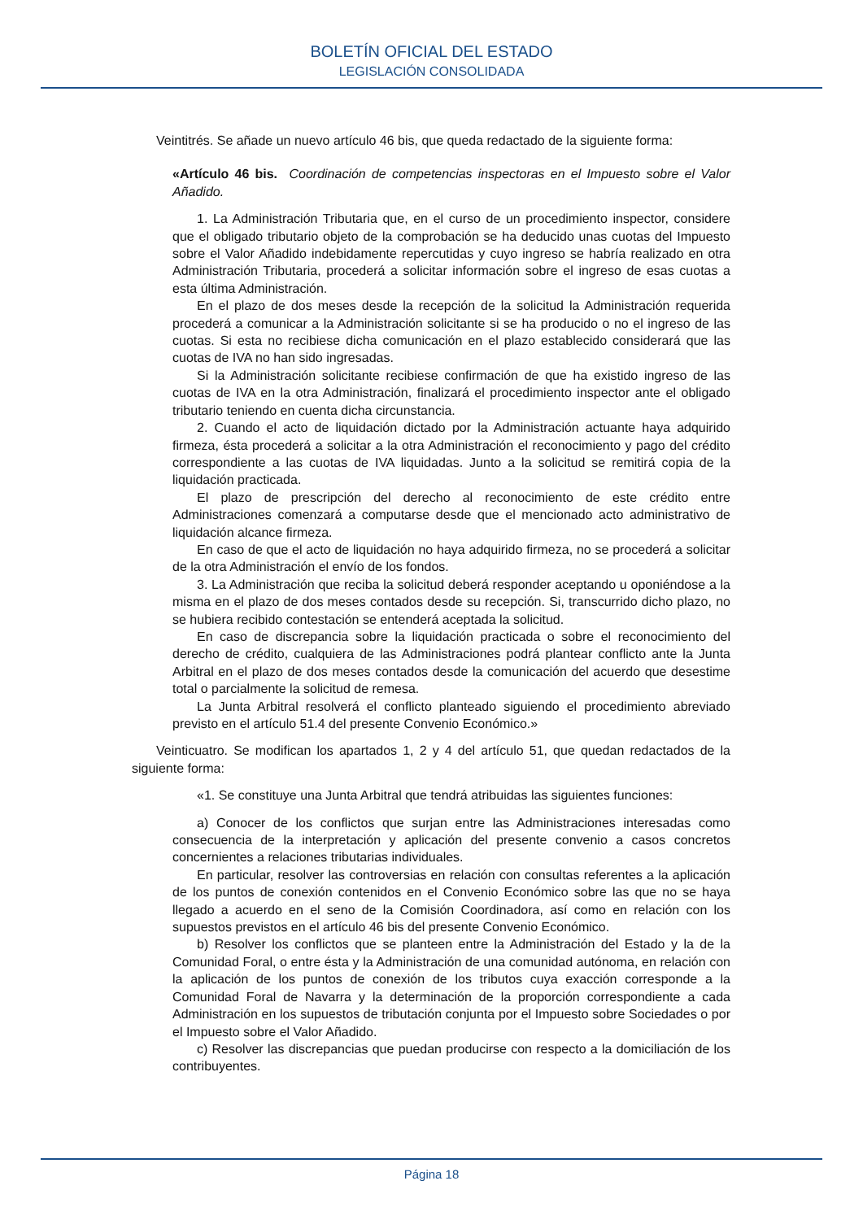BOLETÍN OFICIAL DEL ESTADO
LEGISLACIÓN CONSOLIDADA
Veintitrés. Se añade un nuevo artículo 46 bis, que queda redactado de la siguiente forma:
«Artículo 46 bis. Coordinación de competencias inspectoras en el Impuesto sobre el Valor Añadido.
1. La Administración Tributaria que, en el curso de un procedimiento inspector, considere que el obligado tributario objeto de la comprobación se ha deducido unas cuotas del Impuesto sobre el Valor Añadido indebidamente repercutidas y cuyo ingreso se habría realizado en otra Administración Tributaria, procederá a solicitar información sobre el ingreso de esas cuotas a esta última Administración.
En el plazo de dos meses desde la recepción de la solicitud la Administración requerida procederá a comunicar a la Administración solicitante si se ha producido o no el ingreso de las cuotas. Si esta no recibiese dicha comunicación en el plazo establecido considerará que las cuotas de IVA no han sido ingresadas.
Si la Administración solicitante recibiese confirmación de que ha existido ingreso de las cuotas de IVA en la otra Administración, finalizará el procedimiento inspector ante el obligado tributario teniendo en cuenta dicha circunstancia.
2. Cuando el acto de liquidación dictado por la Administración actuante haya adquirido firmeza, ésta procederá a solicitar a la otra Administración el reconocimiento y pago del crédito correspondiente a las cuotas de IVA liquidadas. Junto a la solicitud se remitirá copia de la liquidación practicada.
El plazo de prescripción del derecho al reconocimiento de este crédito entre Administraciones comenzará a computarse desde que el mencionado acto administrativo de liquidación alcance firmeza.
En caso de que el acto de liquidación no haya adquirido firmeza, no se procederá a solicitar de la otra Administración el envío de los fondos.
3. La Administración que reciba la solicitud deberá responder aceptando u oponiéndose a la misma en el plazo de dos meses contados desde su recepción. Si, transcurrido dicho plazo, no se hubiera recibido contestación se entenderá aceptada la solicitud.
En caso de discrepancia sobre la liquidación practicada o sobre el reconocimiento del derecho de crédito, cualquiera de las Administraciones podrá plantear conflicto ante la Junta Arbitral en el plazo de dos meses contados desde la comunicación del acuerdo que desestime total o parcialmente la solicitud de remesa.
La Junta Arbitral resolverá el conflicto planteado siguiendo el procedimiento abreviado previsto en el artículo 51.4 del presente Convenio Económico.»
Veinticuatro. Se modifican los apartados 1, 2 y 4 del artículo 51, que quedan redactados de la siguiente forma:
«1. Se constituye una Junta Arbitral que tendrá atribuidas las siguientes funciones:
a) Conocer de los conflictos que surjan entre las Administraciones interesadas como consecuencia de la interpretación y aplicación del presente convenio a casos concretos concernientes a relaciones tributarias individuales.
En particular, resolver las controversias en relación con consultas referentes a la aplicación de los puntos de conexión contenidos en el Convenio Económico sobre las que no se haya llegado a acuerdo en el seno de la Comisión Coordinadora, así como en relación con los supuestos previstos en el artículo 46 bis del presente Convenio Económico.
b) Resolver los conflictos que se planteen entre la Administración del Estado y la de la Comunidad Foral, o entre ésta y la Administración de una comunidad autónoma, en relación con la aplicación de los puntos de conexión de los tributos cuya exacción corresponde a la Comunidad Foral de Navarra y la determinación de la proporción correspondiente a cada Administración en los supuestos de tributación conjunta por el Impuesto sobre Sociedades o por el Impuesto sobre el Valor Añadido.
c) Resolver las discrepancias que puedan producirse con respecto a la domiciliación de los contribuyentes.
Página 18